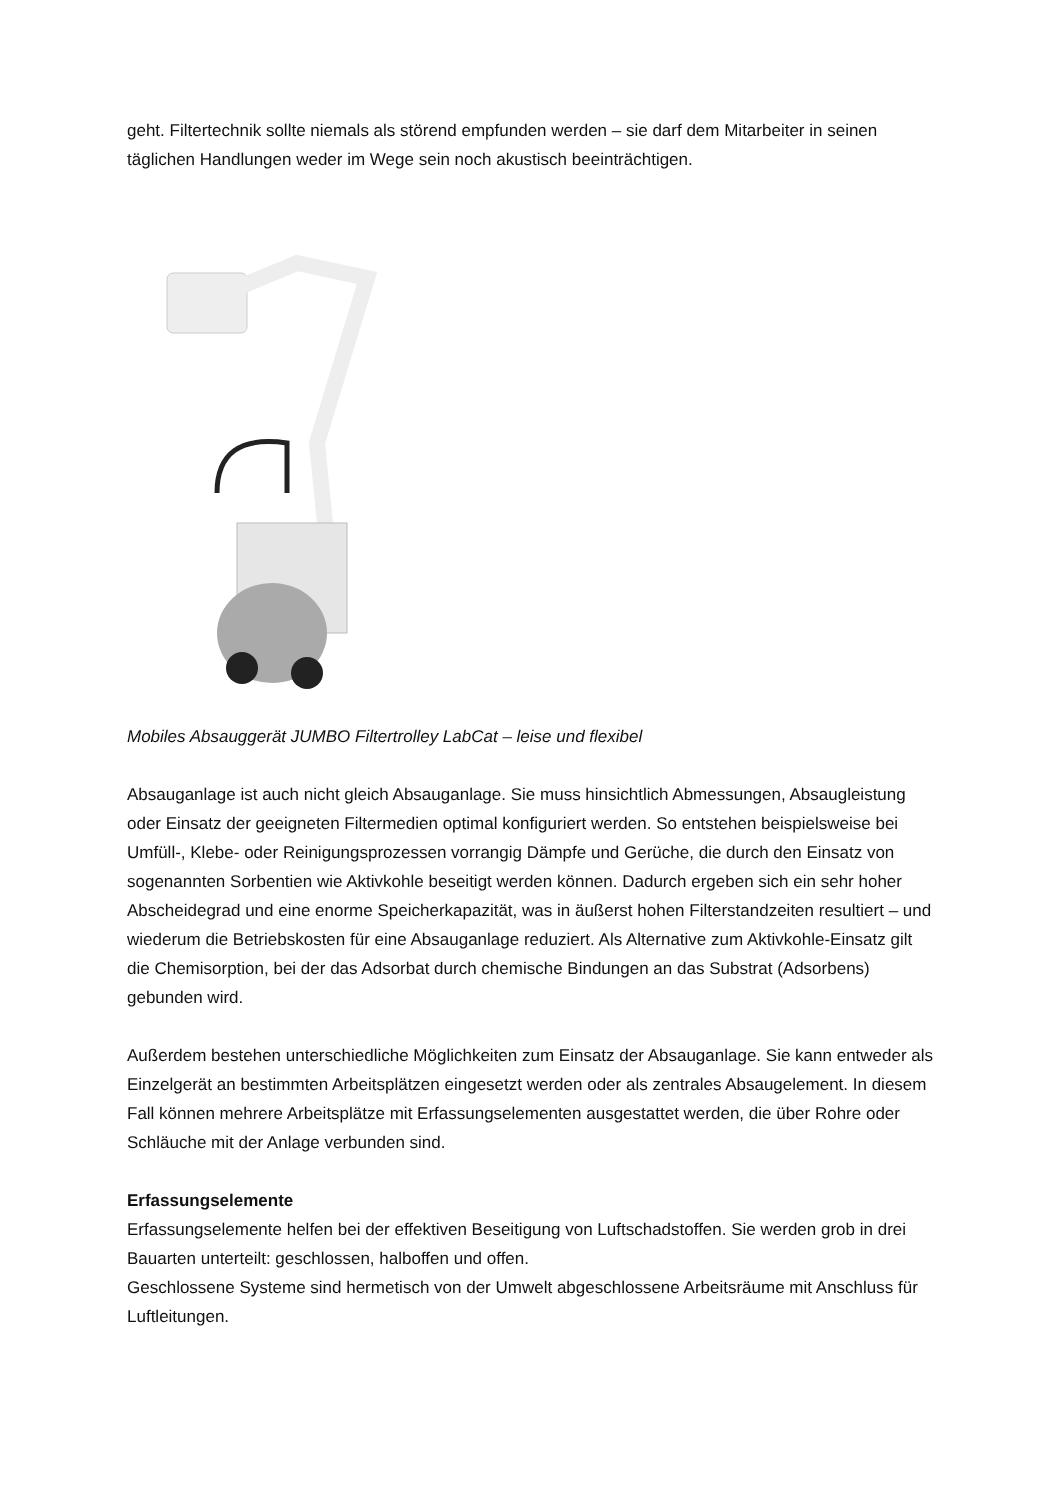geht. Filtertechnik sollte niemals als störend empfunden werden – sie darf dem Mitarbeiter in seinen täglichen Handlungen weder im Wege sein noch akustisch beeinträchtigen.
Mobiles Absauggerät JUMBO Filtertrolley LabCat – leise und flexibel
Absauganlage ist auch nicht gleich Absauganlage. Sie muss hinsichtlich Abmessungen, Absaugleistung oder Einsatz der geeigneten Filtermedien optimal konfiguriert werden. So entstehen beispielsweise bei Umfüll-, Klebe- oder Reinigungsprozessen vorrangig Dämpfe und Gerüche, die durch den Einsatz von sogenannten Sorbentien wie Aktivkohle beseitigt werden können. Dadurch ergeben sich ein sehr hoher Abscheidegrad und eine enorme Speicherkapazität, was in äußerst hohen Filterstandzeiten resultiert – und wiederum die Betriebskosten für eine Absauganlage reduziert. Als Alternative zum Aktivkohle-Einsatz gilt die Chemisorption, bei der das Adsorbat durch chemische Bindungen an das Substrat (Adsorbens) gebunden wird.
Außerdem bestehen unterschiedliche Möglichkeiten zum Einsatz der Absauganlage. Sie kann entweder als Einzelgerät an bestimmten Arbeitsplätzen eingesetzt werden oder als zentrales Absaugelement. In diesem Fall können mehrere Arbeitsplätze mit Erfassungselementen ausgestattet werden, die über Rohre oder Schläuche mit der Anlage verbunden sind.
Erfassungselemente
Erfassungselemente helfen bei der effektiven Beseitigung von Luftschadstoffen. Sie werden grob in drei Bauarten unterteilt: geschlossen, halboffen und offen.
Geschlossene Systeme sind hermetisch von der Umwelt abgeschlossene Arbeitsräume mit Anschluss für Luftleitungen.